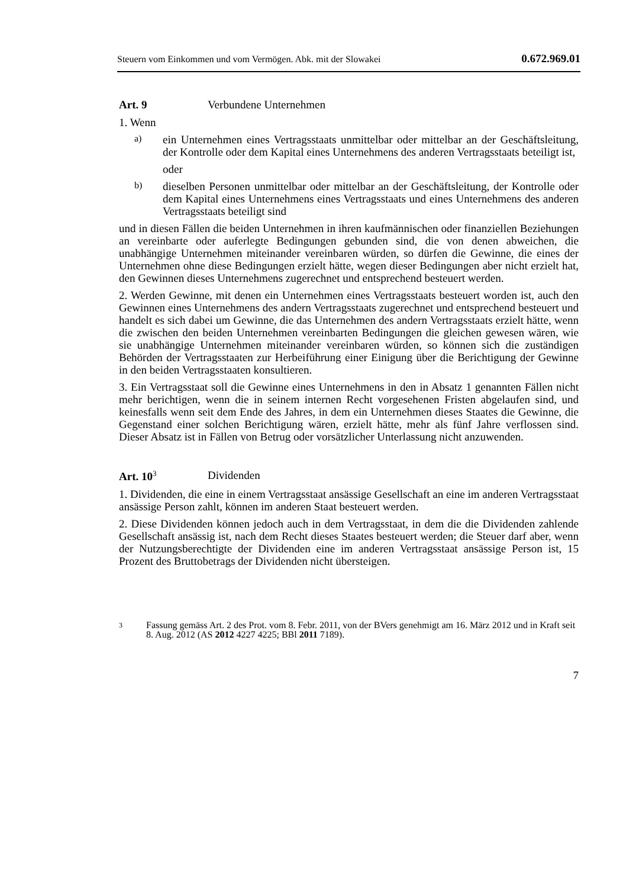Steuern vom Einkommen und vom Vermögen. Abk. mit der Slowakei 0.672.969.01
Art. 9 Verbundene Unternehmen
1. Wenn
a)
ein Unternehmen eines Vertragsstaats unmittelbar oder mittelbar an der Geschäftsleitung, der Kontrolle oder dem Kapital eines Unternehmens des anderen Vertragsstaats beteiligt ist,
oder
b)
dieselben Personen unmittelbar oder mittelbar an der Geschäftsleitung, der Kontrolle oder dem Kapital eines Unternehmens eines Vertragsstaats und eines Unternehmens des anderen Vertragsstaats beteiligt sind
und in diesen Fällen die beiden Unternehmen in ihren kaufmännischen oder finanziellen Beziehungen an vereinbarte oder auferlegte Bedingungen gebunden sind, die von denen abweichen, die unabhängige Unternehmen miteinander vereinbaren würden, so dürfen die Gewinne, die eines der Unternehmen ohne diese Bedingungen erzielt hätte, wegen dieser Bedingungen aber nicht erzielt hat, den Gewinnen dieses Unternehmens zugerechnet und entsprechend besteuert werden.
2. Werden Gewinne, mit denen ein Unternehmen eines Vertragsstaats besteuert worden ist, auch den Gewinnen eines Unternehmens des andern Vertragsstaats zugerechnet und entsprechend besteuert und handelt es sich dabei um Gewinne, die das Unternehmen des andern Vertragsstaats erzielt hätte, wenn die zwischen den beiden Unternehmen vereinbarten Bedingungen die gleichen gewesen wären, wie sie unabhängige Unternehmen miteinander vereinbaren würden, so können sich die zuständigen Behörden der Vertragsstaaten zur Herbeiführung einer Einigung über die Berichtigung der Gewinne in den beiden Vertragsstaaten konsultieren.
3. Ein Vertragsstaat soll die Gewinne eines Unternehmens in den in Absatz 1 genannten Fällen nicht mehr berichtigen, wenn die in seinem internen Recht vorgesehenen Fristen abgelaufen sind, und keinesfalls wenn seit dem Ende des Jahres, in dem ein Unternehmen dieses Staates die Gewinne, die Gegenstand einer solchen Berichtigung wären, erzielt hätte, mehr als fünf Jahre verflossen sind. Dieser Absatz ist in Fällen von Betrug oder vorsätzlicher Unterlassung nicht anzuwenden.
Art. 10<sup>3</sup> Dividenden
1. Dividenden, die eine in einem Vertragsstaat ansässige Gesellschaft an eine im anderen Vertragsstaat ansässige Person zahlt, können im anderen Staat besteuert werden.
2. Diese Dividenden können jedoch auch in dem Vertragsstaat, in dem die die Dividenden zahlende Gesellschaft ansässig ist, nach dem Recht dieses Staates besteuert werden; die Steuer darf aber, wenn der Nutzungsberechtigte der Dividenden eine im anderen Vertragsstaat ansässige Person ist, 15 Prozent des Bruttobetrags der Dividenden nicht übersteigen.
<sup>3</sup>
Fassung gemäss Art. 2 des Prot. vom 8. Febr. 2011, von der BVers genehmigt am 16. März 2012 und in Kraft seit 8. Aug. 2012 (AS 2012 4227 4225; BBl 2011 7189).
7